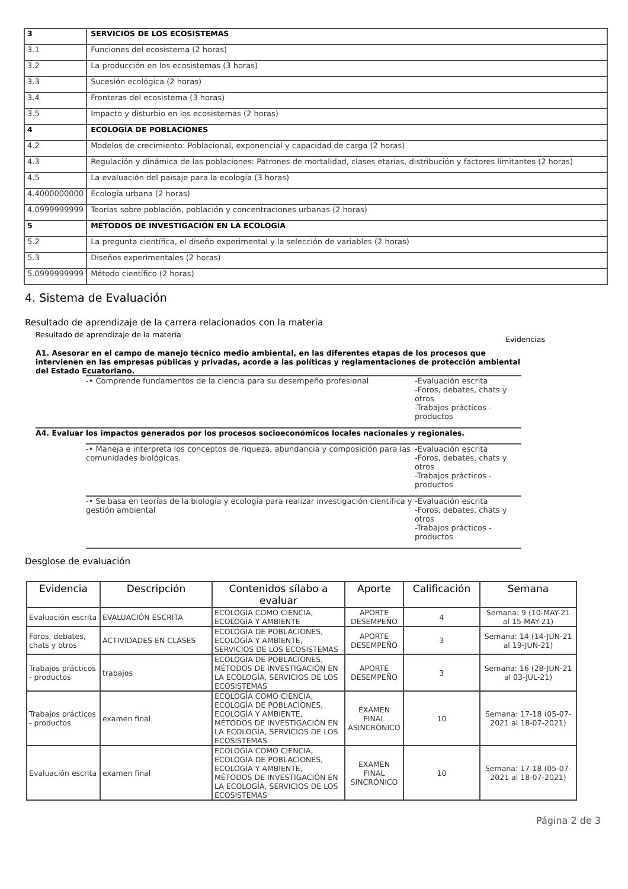| 3 | SERVICIOS DE LOS ECOSISTEMAS |
| 3.1 | Funciones del ecosistema (2 horas) |
| 3.2 | La producción en los ecosistemas (3 horas) |
| 3.3 | Sucesión ecológica (2 horas) |
| 3.4 | Fronteras del ecosistema (3 horas) |
| 3.5 | Impacto y disturbio en los ecosistemas (2 horas) |
| 4 | ECOLOGÍA DE POBLACIONES |
| 4.2 | Modelos de crecimiento: Poblacional, exponencial y capacidad de carga (2 horas) |
| 4.3 | Regulación y dinámica de las poblaciones: Patrones de mortalidad, clases etarias, distribución y factores limitantes (2 horas) |
| 4.5 | La evaluación del paisaje para la ecología (3 horas) |
| 4.4000000000 | Ecología urbana (2 horas) |
| 4.0999999999 | Teorías sobre población, población y concentraciones urbanas (2 horas) |
| 5 | MÉTODOS DE INVESTIGACIÓN EN LA ECOLOGÍA |
| 5.2 | La pregunta científica, el diseño experimental y la selección de variables (2 horas) |
| 5.3 | Diseños experimentales (2 horas) |
| 5.0999999999 | Método científico (2 horas) |
4. Sistema de Evaluación
Resultado de aprendizaje de la carrera relacionados con la materia
Resultado de aprendizaje de la materia Evidencias
A1. Asesorar en el campo de manejo técnico medio ambiental, en las diferentes etapas de los procesos que intervienen en las empresas públicas y privadas, acorde a las políticas y reglamentaciones de protección ambiental del Estado Ecuatoriano.
-• Comprende fundamentos de la ciencia para su desempeño profesional -Evaluación escrita
-Foros, debates, chats y otros
-Trabajos prácticos - productos
A4. Evaluar los impactos generados por los procesos socioeconómicos locales nacionales y regionales.
-• Maneja e interpreta los conceptos de riqueza, abundancia y composición para las comunidades biológicas.
-Evaluación escrita
-Foros, debates, chats y otros
-Trabajos prácticos - productos
-• Se basa en teorías de la biología y ecología para realizar investigación científica y gestión ambiental
-Evaluación escrita
-Foros, debates, chats y otros
-Trabajos prácticos - productos
Desglose de evaluación
| Evidencia | Descripción | Contenidos sílabo a evaluar | Aporte | Calificación | Semana |
| --- | --- | --- | --- | --- | --- |
| Evaluación escrita | EVALUACIÓN ESCRITA | ECOLOGÍA COMO CIENCIA, ECOLOGÍA Y AMBIENTE | APORTE DESEMPEÑO | 4 | Semana: 9 (10-MAY-21 al 15-MAY-21) |
| Foros, debates, chats y otros | ACTIVIDADES EN CLASES | ECOLOGÍA DE POBLACIONES, ECOLOGÍA Y AMBIENTE, SERVICIOS DE LOS ECOSISTEMAS | APORTE DESEMPEÑO | 3 | Semana: 14 (14-JUN-21 al 19-JUN-21) |
| Trabajos prácticos - productos | trabajos | ECOLOGÍA DE POBLACIONES, MÉTODOS DE INVESTIGACIÓN EN LA ECOLOGÍA, SERVICIOS DE LOS ECOSISTEMAS | APORTE DESEMPEÑO | 3 | Semana: 16 (28-JUN-21 al 03-JUL-21) |
| Trabajos prácticos - productos | examen final | ECOLOGÍA COMO CIENCIA, ECOLOGÍA DE POBLACIONES, ECOLOGÍA Y AMBIENTE, MÉTODOS DE INVESTIGACIÓN EN LA ECOLOGÍA, SERVICIOS DE LOS ECOSISTEMAS | EXAMEN FINAL ASINCRÓNICO | 10 | Semana: 17-18 (05-07-2021 al 18-07-2021) |
| Evaluación escrita | examen final | ECOLOGÍA COMO CIENCIA, ECOLOGÍA DE POBLACIONES, ECOLOGÍA Y AMBIENTE, MÉTODOS DE INVESTIGACIÓN EN LA ECOLOGÍA, SERVICIOS DE LOS ECOSISTEMAS | EXAMEN FINAL SINCRÓNICO | 10 | Semana: 17-18 (05-07-2021 al 18-07-2021) |
Página 2 de 3